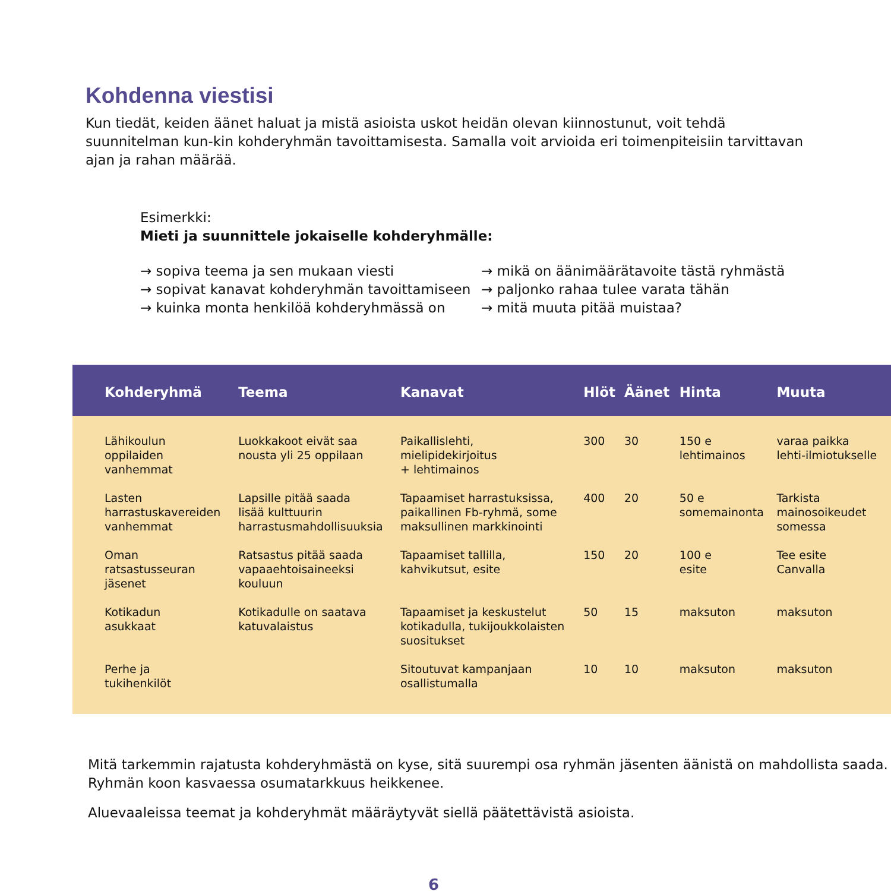Kohdenna viestisi
Kun tiedät, keiden äänet haluat ja mistä asioista uskot heidän olevan kiinnostunut, voit tehdä suunnitelman kun-kin kohderyhmän tavoittamisesta. Samalla voit arvioida eri toimenpiteisiin tarvittavan ajan ja rahan määrää.
Esimerkki:
Mieti ja suunnittele jokaiselle kohderyhmälle:
→ sopiva teema ja sen mukaan viesti
→ sopivat kanavat kohderyhmän tavoittamiseen
→ kuinka monta henkilöä kohderyhmässä on
→ mikä on äänimäärätavoite tästä ryhmästä
→ paljonko rahaa tulee varata tähän
→ mitä muuta pitää muistaa?
| Kohderyhmä | Teema | Kanavat | Hlöt | Äänet | Hinta | Muuta |
| --- | --- | --- | --- | --- | --- | --- |
| Lähikoulun oppilaiden vanhemmat | Luokkakoot eivät saa nousta yli 25 oppilaan | Paikallislehti, mielipidekirjoitus + lehtimainos | 300 | 30 | 150 e lehtimainos | varaa paikka lehti-ilmiotukselle |
| Lasten harrastuskavereiden vanhemmat | Lapsille pitää saada lisää kulttuurin harrastusmahdollisuuksia | Tapaamiset harrastuksissa, paikallinen Fb-ryhmä, some maksullinen markkinointi | 400 | 20 | 50 e somemainonta | Tarkista mainosoikeudet somessa |
| Oman ratsastusseuran jäsenet | Ratsastus pitää saada vapaaehtoisaineeksi kouluun | Tapaamiset tallilla, kahvikutsut, esite | 150 | 20 | 100 e esite | Tee esite Canvalla |
| Kotikadun asukkaat | Kotikadulle on saatava katuvalaistus | Tapaamiset ja keskustelut kotikadulla, tukijoukkolaisten suositukset | 50 | 15 | maksuton | maksuton |
| Perhe ja tukihenkilöt | | Sitoutuvat kampanjaan osallistumalla | 10 | 10 | maksuton | maksuton |
Mitä tarkemmin rajatusta kohderyhmästä on kyse, sitä suurempi osa ryhmän jäsenten äänistä on mahdollista saada. Ryhmän koon kasvaessa osumatarkkuus heikkenee.
Aluevaaleissa teemat ja kohderyhmät määräytyvät siellä päätettävistä asioista.
6